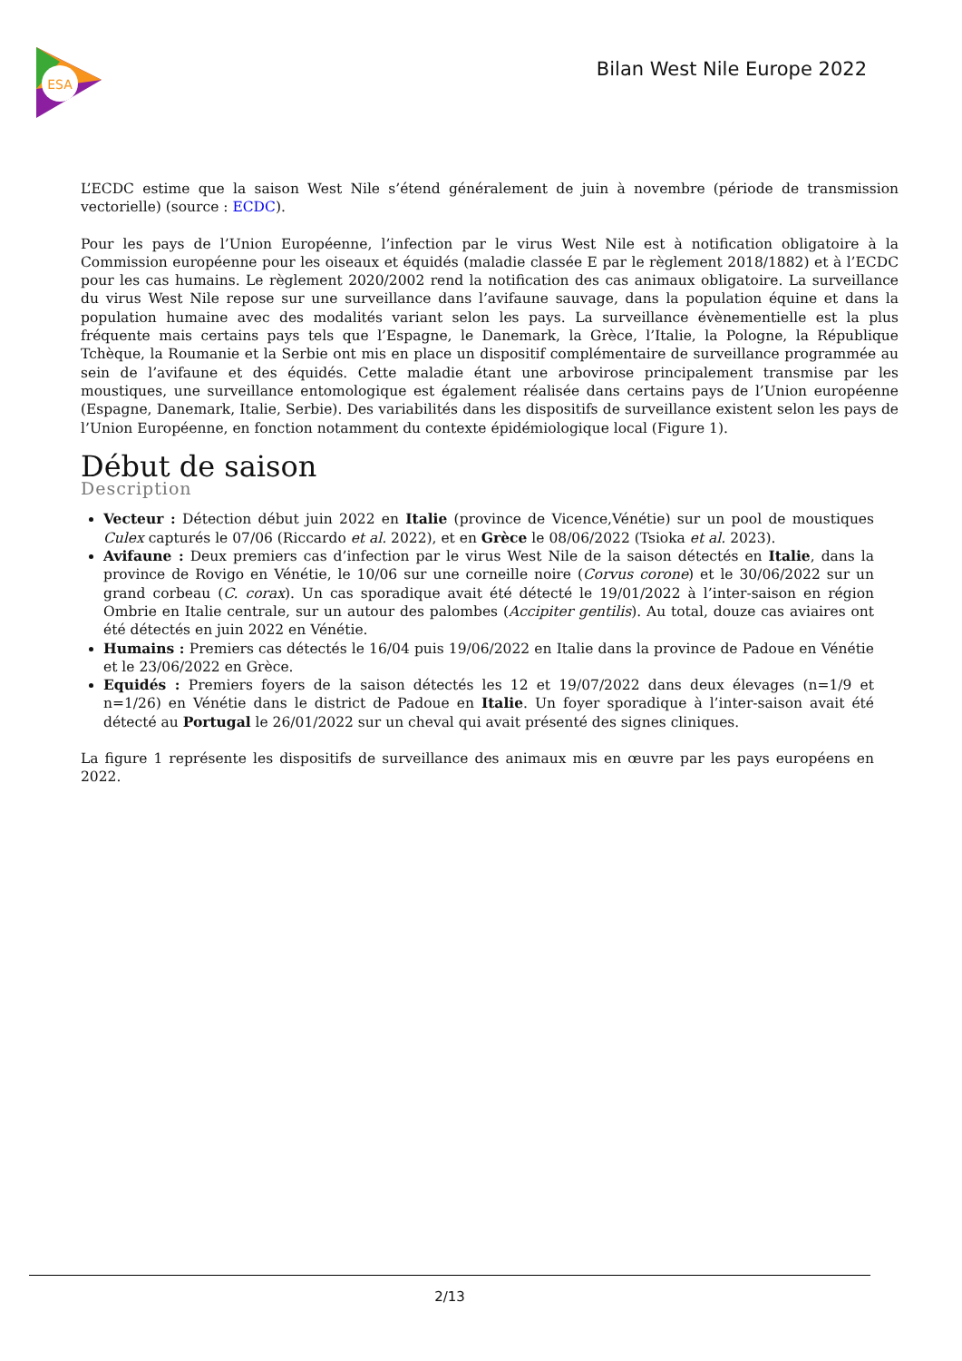ESA
Bilan West Nile Europe 2022
L’ECDC estime que la saison West Nile s’étend généralement de juin à novembre (période de transmission vectorielle) (source : ECDC).
Pour les pays de l’Union Européenne, l’infection par le virus West Nile est à notification obligatoire à la Commission européenne pour les oiseaux et équidés (maladie classée E par le règlement 2018/1882) et à l’ECDC pour les cas humains. Le règlement 2020/2002 rend la notification des cas animaux obligatoire. La surveillance du virus West Nile repose sur une surveillance dans l’avifaune sauvage, dans la population équine et dans la population humaine avec des modalités variant selon les pays. La surveillance évènementielle est la plus fréquente mais certains pays tels que l’Espagne, le Danemark, la Grèce, l’Italie, la Pologne, la République Tchèque, la Roumanie et la Serbie ont mis en place un dispositif complémentaire de surveillance programmée au sein de l’avifaune et des équidés. Cette maladie étant une arbovirose principalement transmise par les moustiques, une surveillance entomologique est également réalisée dans certains pays de l’Union européenne (Espagne, Danemark, Italie, Serbie). Des variabilités dans les dispositifs de surveillance existent selon les pays de l’Union Européenne, en fonction notamment du contexte épidémiologique local (Figure 1).
Début de saison
Description
Vecteur : Détection début juin 2022 en Italie (province de Vicence,Vénétie) sur un pool de moustiques Culex capturés le 07/06 (Riccardo et al. 2022), et en Grèce le 08/06/2022 (Tsioka et al. 2023).
Avifaune : Deux premiers cas d’infection par le virus West Nile de la saison détectés en Italie, dans la province de Rovigo en Vénétie, le 10/06 sur une corneille noire (Corvus corone) et le 30/06/2022 sur un grand corbeau (C. corax). Un cas sporadique avait été détecté le 19/01/2022 à l’inter-saison en région Ombrie en Italie centrale, sur un autour des palombes (Accipiter gentilis). Au total, douze cas aviaires ont été détectés en juin 2022 en Vénétie.
Humains : Premiers cas détectés le 16/04 puis 19/06/2022 en Italie dans la province de Padoue en Vénétie et le 23/06/2022 en Grèce.
Equidés : Premiers foyers de la saison détectés les 12 et 19/07/2022 dans deux élevages (n=1/9 et n=1/26) en Vénétie dans le district de Padoue en Italie. Un foyer sporadique à l’inter-saison avait été détecté au Portugal le 26/01/2022 sur un cheval qui avait présenté des signes cliniques.
La figure 1 représente les dispositifs de surveillance des animaux mis en œuvre par les pays européens en 2022.
2/13